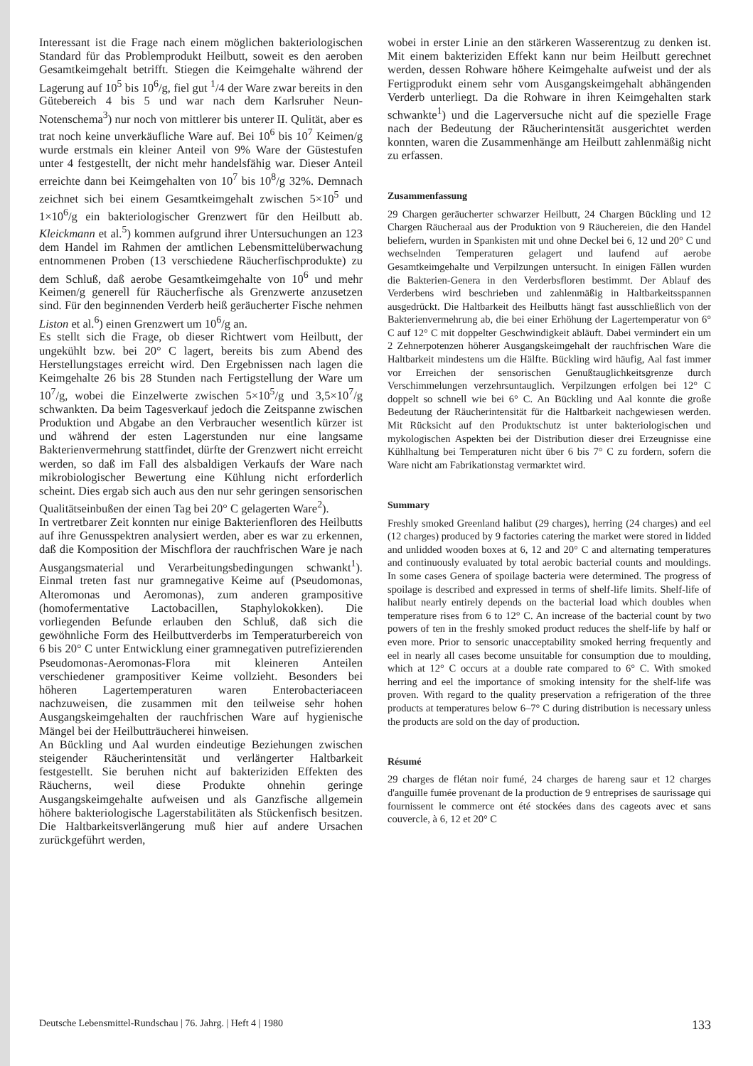Interessant ist die Frage nach einem möglichen bakteriologischen Standard für das Problemprodukt Heilbutt, soweit es den aeroben Gesamtkeimgehalt betrifft. Stiegen die Keimgehalte während der Lagerung auf 10<sup>5</sup> bis 10<sup>6</sup>/g, fiel gut <sup>1</sup>/4 der Ware zwar bereits in den Gütebereich 4 bis 5 und war nach dem Karlsruher Neun-Notenschema<sup>3</sup>) nur noch von mittlerer bis unterer II. Qulität, aber es trat noch keine unverkäufliche Ware auf. Bei 10<sup>6</sup> bis 10<sup>7</sup> Keimen/g wurde erstmals ein kleiner Anteil von 9% Ware der Güstestufen unter 4 festgestellt, der nicht mehr handelsfähig war. Dieser Anteil erreichte dann bei Keimgehalten von 10<sup>7</sup> bis 10<sup>8</sup>/g 32%. Demnach zeichnet sich bei einem Gesamtkeimgehalt zwischen 5×10<sup>5</sup> und 1×10<sup>6</sup>/g ein bakteriologischer Grenzwert für den Heilbutt ab. Kleickmann et al.<sup>5</sup>) kommen aufgrund ihrer Untersuchungen an 123 dem Handel im Rahmen der amtlichen Lebensmittelüberwachung entnommenen Proben (13 verschiedene Räucherfischprodukte) zu dem Schluß, daß aerobe Gesamtkeimgehalte von 10<sup>6</sup> und mehr Keimen/g generell für Räucherfische als Grenzwerte anzusetzen sind. Für den beginnenden Verderb heiß geräucherter Fische nehmen Liston et al.<sup>6</sup>) einen Grenzwert um 10<sup>6</sup>/g an.
Es stellt sich die Frage, ob dieser Richtwert vom Heilbutt, der ungekühlt bzw. bei 20° C lagert, bereits bis zum Abend des Herstellungstages erreicht wird. Den Ergebnissen nach lagen die Keimgehalte 26 bis 28 Stunden nach Fertigstellung der Ware um 10<sup>7</sup>/g, wobei die Einzelwerte zwischen 5×10<sup>5</sup>/g und 3,5×10<sup>7</sup>/g schwankten. Da beim Tagesverkauf jedoch die Zeitspanne zwischen Produktion und Abgabe an den Verbraucher wesentlich kürzer ist und während der esten Lagerstunden nur eine langsame Bakterienvermehrung stattfindet, dürfte der Grenzwert nicht erreicht werden, so daß im Fall des alsbaldigen Verkaufs der Ware nach mikrobiologischer Bewertung eine Kühlung nicht erforderlich scheint. Dies ergab sich auch aus den nur sehr geringen sensorischen Qualitätseinbußen der einen Tag bei 20° C gelagerten Ware<sup>2</sup>).
In vertretbarer Zeit konnten nur einige Bakterienfloren des Heilbutts auf ihre Genusspektren analysiert werden, aber es war zu erkennen, daß die Komposition der Mischflora der rauchfrischen Ware je nach Ausgangsmaterial und Verarbeitungsbedingungen schwankt<sup>1</sup>). Einmal treten fast nur gramnegative Keime auf (Pseudomonas, Alteromonas und Aeromonas), zum anderen grampositive (homofermentative Lactobacillen, Staphylokokken). Die vorliegenden Befunde erlauben den Schluß, daß sich die gewöhnliche Form des Heilbuttverderbs im Temperaturbereich von 6 bis 20° C unter Entwicklung einer gramnegativen putrefizierenden Pseudomonas-Aeromonas-Flora mit kleineren Anteilen verschiedener grampositiver Keime vollzieht. Besonders bei höheren Lagertemperaturen waren Enterobacteriaceen nachzuweisen, die zusammen mit den teilweise sehr hohen Ausgangskeimgehalten der rauchfrischen Ware auf hygienische Mängel bei der Heilbutträucherei hinweisen.
An Bückling und Aal wurden eindeutige Beziehungen zwischen steigender Räucherintensität und verlängerter Haltbarkeit festgestellt. Sie beruhen nicht auf bakteriziden Effekten des Räucherns, weil diese Produkte ohnehin geringe Ausgangskeimgehalte aufweisen und als Ganzfische allgemein höhere bakteriologische Lagerstabilitäten als Stückenfisch besitzen. Die Haltbarkeitsverlängerung muß hier auf andere Ursachen zurückgeführt werden,
wobei in erster Linie an den stärkeren Wasserentzug zu denken ist. Mit einem bakteriziden Effekt kann nur beim Heilbutt gerechnet werden, dessen Rohware höhere Keimgehalte aufweist und der als Fertigprodukt einem sehr vom Ausgangskeimgehalt abhängenden Verderb unterliegt. Da die Rohware in ihren Keimgehalten stark schwankte<sup>1</sup>) und die Lagerversuche nicht auf die spezielle Frage nach der Bedeutung der Räucherintensität ausgerichtet werden konnten, waren die Zusammenhänge am Heilbutt zahlenmäßig nicht zu erfassen.
Zusammenfassung
29 Chargen geräucherter schwarzer Heilbutt, 24 Chargen Bückling und 12 Chargen Räucheraal aus der Produktion von 9 Räuchereien, die den Handel beliefern, wurden in Spankisten mit und ohne Deckel bei 6, 12 und 20° C und wechselnden Temperaturen gelagert und laufend auf aerobe Gesamtkeimgehalte und Verpilzungen untersucht. In einigen Fällen wurden die Bakterien-Genera in den Verderbsfloren bestimmt. Der Ablauf des Verderbens wird beschrieben und zahlenmäßig in Haltbarkeitsspannen ausgedrückt. Die Haltbarkeit des Heilbutts hängt fast ausschließlich von der Bakterienvermehrung ab, die bei einer Erhöhung der Lagertemperatur von 6° C auf 12° C mit doppelter Geschwindigkeit abläuft. Dabei vermindert ein um 2 Zehnerpotenzen höherer Ausgangskeimgehalt der rauchfrischen Ware die Haltbarkeit mindestens um die Hälfte. Bückling wird häufig, Aal fast immer vor Erreichen der sensorischen Genußtauglichkeitsgrenze durch Verschimmelungen verzehrsuntauglich. Verpilzungen erfolgen bei 12° C doppelt so schnell wie bei 6° C. An Bückling und Aal konnte die große Bedeutung der Räucherintensität für die Haltbarkeit nachgewiesen werden. Mit Rücksicht auf den Produktschutz ist unter bakteriologischen und mykologischen Aspekten bei der Distribution dieser drei Erzeugnisse eine Kühlhaltung bei Temperaturen nicht über 6 bis 7° C zu fordern, sofern die Ware nicht am Fabrikationstag vermarktet wird.
Summary
Freshly smoked Greenland halibut (29 charges), herring (24 charges) and eel (12 charges) produced by 9 factories catering the market were stored in lidded and unlidded wooden boxes at 6, 12 and 20° C and alternating temperatures and continuously evaluated by total aerobic bacterial counts and mouldings. In some cases Genera of spoilage bacteria were determined. The progress of spoilage is described and expressed in terms of shelf-life limits. Shelf-life of halibut nearly entirely depends on the bacterial load which doubles when temperature rises from 6 to 12° C. An increase of the bacterial count by two powers of ten in the freshly smoked product reduces the shelf-life by half or even more. Prior to sensoric unacceptability smoked herring frequently and eel in nearly all cases become unsuitable for consumption due to moulding, which at 12° C occurs at a double rate compared to 6° C. With smoked herring and eel the importance of smoking intensity for the shelf-life was proven. With regard to the quality preservation a refrigeration of the three products at temperatures below 6–7° C during distribution is necessary unless the products are sold on the day of production.
Résumé
29 charges de flétan noir fumé, 24 charges de hareng saur et 12 charges d'anguille fumée provenant de la production de 9 entreprises de saurissage qui fournissent le commerce ont été stockées dans des cageots avec et sans couvercle, à 6, 12 et 20° C
Deutsche Lebensmittel-Rundschau | 76. Jahrg. | Heft 4 | 1980 133